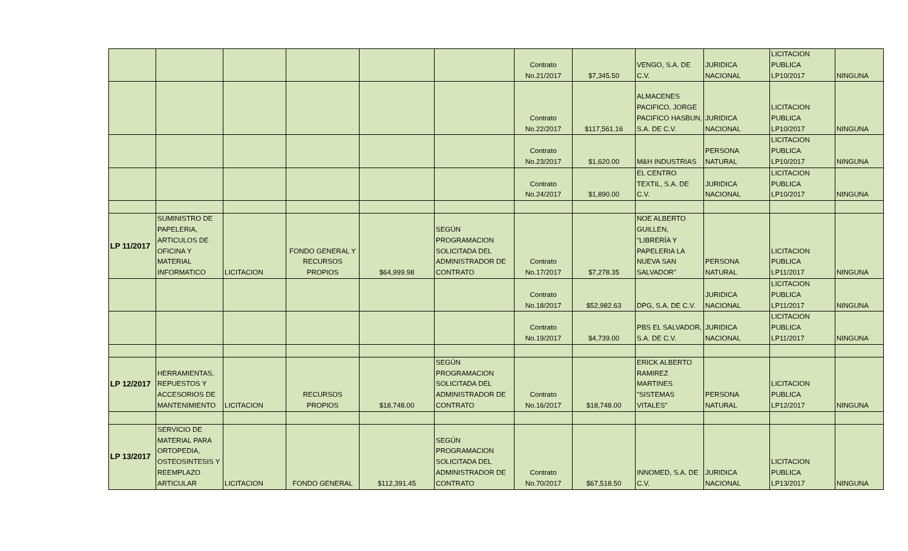| | | | | | | Contrato No.21/2017 | $7,345.50 | VENGO, S.A. DE C.V. | JURIDICA NACIONAL | LICITACION PUBLICA LP10/2017 | NINGUNA |
| | | | | | | Contrato No.22/2017 | $117,561.16 | ALMACENES PACIFICO, JORGE PACIFICO HASBUN, S.A. DE C.V. | JURIDICA NACIONAL | LICITACION PUBLICA LP10/2017 | NINGUNA |
| | | | | | | Contrato No.23/2017 | $1,620.00 | M&H INDUSTRIAS | PERSONA NATURAL | LICITACION PUBLICA LP10/2017 | NINGUNA |
| | | | | | | Contrato No.24/2017 | $1,890.00 | EL CENTRO TEXTIL, S.A. DE C.V. | JURIDICA NACIONAL | LICITACION PUBLICA LP10/2017 | NINGUNA |
| LP 11/2017 | SUMINISTRO DE PAPELERIA, ARTICULOS DE OFICINA Y MATERIAL INFORMATICO | LICITACION | FONDO GENERAL Y RECURSOS PROPIOS | $64,999.98 | SEGÚN PROGRAMACION SOLICITADA DEL ADMINISTRADOR DE CONTRATO | Contrato No.17/2017 | $7,278.35 | NOE ALBERTO GUILLEN, "LIBRERÍA Y PAPELERIA LA NUEVA SAN SALVADOR" | PERSONA NATURAL | LICITACION PUBLICA LP11/2017 | NINGUNA |
| | | | | | | Contrato No.18/2017 | $52,982.63 | DPG, S.A. DE C.V. | JURIDICA NACIONAL | LICITACION PUBLICA LP11/2017 | NINGUNA |
| | | | | | | Contrato No.19/2017 | $4,739.00 | PBS EL SALVADOR, S.A. DE C.V. | JURIDICA NACIONAL | LICITACION PUBLICA LP11/2017 | NINGUNA |
| LP 12/2017 | HERRAMIENTAS, REPUESTOS Y ACCESORIOS DE MANTENIMIENTO | LICITACION | RECURSOS PROPIOS | $18,748.00 | SEGÚN PROGRAMACION SOLICITADA DEL ADMINISTRADOR DE CONTRATO | Contrato No.16/2017 | $18,748.00 | ERICK ALBERTO RAMIREZ MARTINES "SISTEMAS VITALES" | PERSONA NATURAL | LICITACION PUBLICA LP12/2017 | NINGUNA |
| LP 13/2017 | SERVICIO DE MATERIAL PARA ORTOPEDIA, OSTEOSINTESIS Y REEMPLAZO ARTICULAR | LICITACION | FONDO GENERAL | $112,391.45 | SEGÚN PROGRAMACION SOLICITADA DEL ADMINISTRADOR DE CONTRATO | Contrato No.70/2017 | $67,518.50 | INNOMED, S.A. DE C.V. | JURIDICA NACIONAL | LICITACION PUBLICA LP13/2017 | NINGUNA |